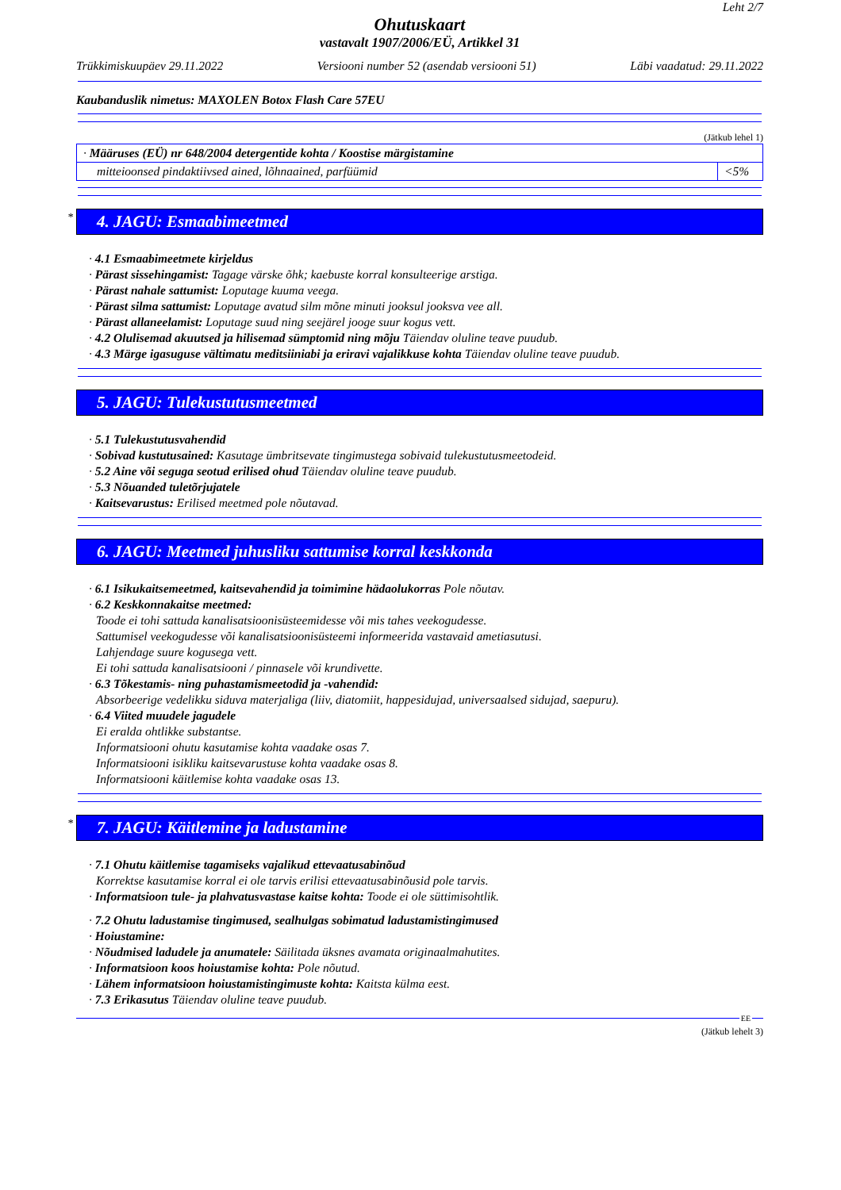Leht 2/7
Ohutuskaart
vastavalt 1907/2006/EÜ, Artikkel 31
Trükkimiskuupäev 29.11.2022 Versiooni number 52 (asendab versiooni 51) Läbi vaadatud: 29.11.2022
Kaubanduslik nimetus: MAXOLEN Botox Flash Care 57EU
(Jätkub lehel 1)
| · Määruses (EÜ) nr 648/2004 detergentide kohta / Koostise märgistamine | |
| mitteioonsed pindaktiivsed ained, lõhnaained, parfüümid | <5% |
* 4. JAGU: Esmaabimeetmed
· 4.1 Esmaabimeetmete kirjeldus
· Pärast sissehingamist: Tagage värske õhk; kaebuste korral konsulteerige arstiga.
· Pärast nahale sattumist: Loputage kuuma veega.
· Pärast silma sattumist: Loputage avatud silm mõne minuti jooksul jooksva vee all.
· Pärast allaneelamist: Loputage suud ning seejärel jooge suur kogus vett.
· 4.2 Olulisemad akuutsed ja hilisemad sümptomid ning mõju Täiendav oluline teave puudub.
· 4.3 Märge igasuguse vältimatu meditsiiniabi ja eriravi vajalikkuse kohta Täiendav oluline teave puudub.
5. JAGU: Tulekustutusmeetmed
· 5.1 Tulekustutusvahendid
· Sobivad kustutusained: Kasutage ümbritsevate tingimustega sobivaid tulekustutusmeetodeid.
· 5.2 Aine või seguga seotud erilised ohud Täiendav oluline teave puudub.
· 5.3 Nõuanded tuletõrjujatele
· Kaitsevarustus: Erilised meetmed pole nõutavad.
6. JAGU: Meetmed juhusliku sattumise korral keskkonda
· 6.1 Isikukaitsemeetmed, kaitsevahendid ja toimimine hädaolukorras Pole nõutav.
· 6.2 Keskkonnakaitse meetmed:
Toode ei tohi sattuda kanalisatsioonisüsteemidesse või mis tahes veekogudesse.
Sattumisel veekogudesse või kanalisatsioonisüsteemi informeerida vastavaid ametiasutusi.
Lahjendage suure kogusega vett.
Ei tohi sattuda kanalisatsiooni / pinnasele või krundivette.
· 6.3 Tõkestamis- ning puhastamismeetodid ja -vahendid:
Absorbeerige vedelikku siduva materjaliga (liiv, diatomiit, happesidujad, universaalsed sidujad, saepuru).
· 6.4 Viited muudele jagudele
Ei eralda ohtlikke substantse.
Informatsiooni ohutu kasutamise kohta vaadake osas 7.
Informatsiooni isikliku kaitsevarustuse kohta vaadake osas 8.
Informatsiooni käitlemise kohta vaadake osas 13.
* 7. JAGU: Käitlemine ja ladustamine
· 7.1 Ohutu käitlemise tagamiseks vajalikud ettevaatusabinõud
Korrektse kasutamise korral ei ole tarvis erilisi ettevaatusabinõusid pole tarvis.
· Informatsioon tule- ja plahvatusvastase kaitse kohta: Toode ei ole süttimisohtlik.
· 7.2 Ohutu ladustamise tingimused, sealhulgas sobimatud ladustamistingimused
· Hoiustamine:
· Nõudmised ladudele ja anumatele: Säilitada üksnes avamata originaalmahutites.
· Informatsioon koos hoiustamise kohta: Pole nõutud.
· Lähem informatsioon hoiustamistingimuste kohta: Kaitsta külma eest.
· 7.3 Erikasutus Täiendav oluline teave puudub.
EE
(Jätkub lehelt 3)